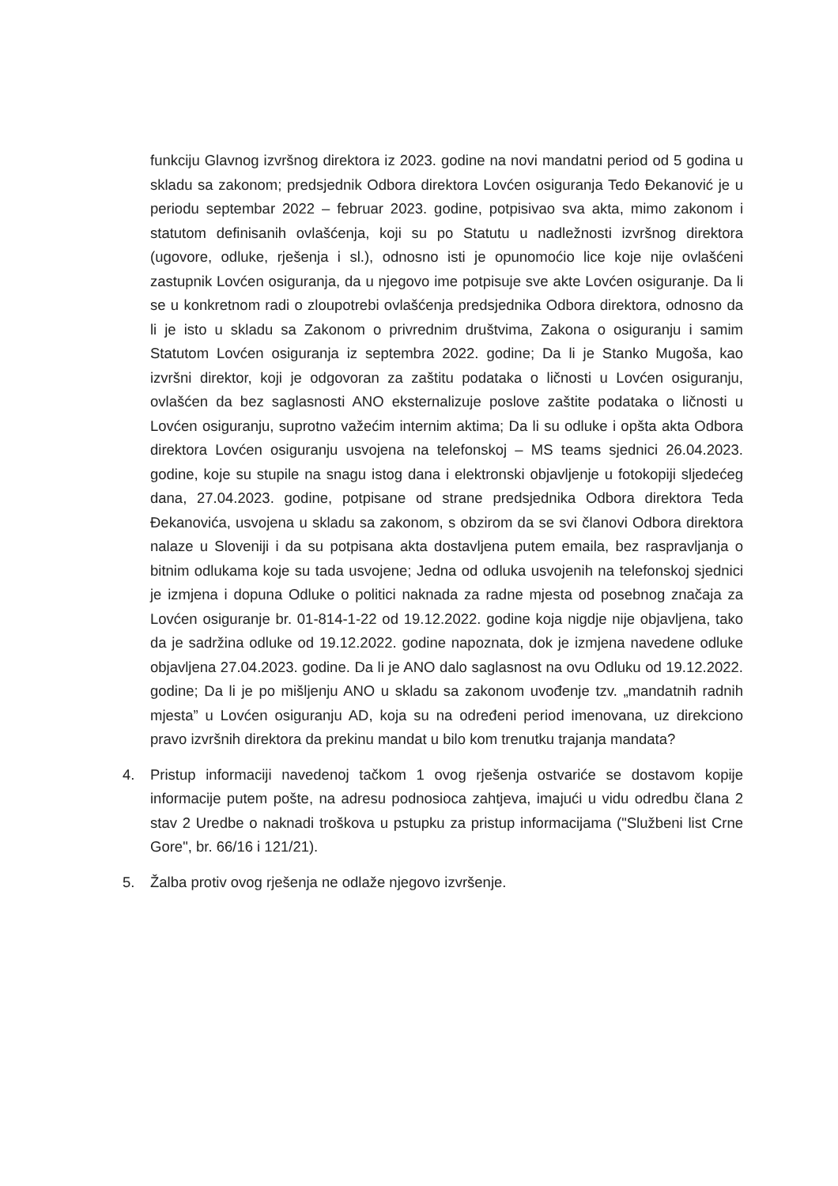funkciju Glavnog izvršnog direktora iz 2023. godine na novi mandatni period od 5 godina u skladu sa zakonom; predsjednik Odbora direktora Lovćen osiguranja Tedo Đekanović je u periodu septembar 2022 – februar 2023. godine, potpisivao sva akta, mimo zakonom i statutom definisanih ovlašćenja, koji su po Statutu u nadležnosti izvršnog direktora (ugovore, odluke, rješenja i sl.), odnosno isti je opunomoćio lice koje nije ovlašćeni zastupnik Lovćen osiguranja, da u njegovo ime potpisuje sve akte Lovćen osiguranje. Da li se u konkretnom radi o zloupotrebi ovlašćenja predsjednika Odbora direktora, odnosno da li je isto u skladu sa Zakonom o privrednim društvima, Zakona o osiguranju i samim Statutom Lovćen osiguranja iz septembra 2022. godine; Da li je Stanko Mugoša, kao izvršni direktor, koji je odgovoran za zaštitu podataka o ličnosti u Lovćen osiguranju, ovlašćen da bez saglasnosti ANO eksternalizuje poslove zaštite podataka o ličnosti u Lovćen osiguranju, suprotno važećim internim aktima; Da li su odluke i opšta akta Odbora direktora Lovćen osiguranju usvojena na telefonskoj – MS teams sjednici 26.04.2023. godine, koje su stupile na snagu istog dana i elektronski objavljenje u fotokopiji sljedećeg dana, 27.04.2023. godine, potpisane od strane predsjednika Odbora direktora Teda Đekanovića, usvojena u skladu sa zakonom, s obzirom da se svi članovi Odbora direktora nalaze u Sloveniji i da su potpisana akta dostavljena putem emaila, bez raspravljanja o bitnim odlukama koje su tada usvojene; Jedna od odluka usvojenih na telefonskoj sjednici je izmjena i dopuna Odluke o politici naknada za radne mjesta od posebnog značaja za Lovćen osiguranje br. 01-814-1-22 od 19.12.2022. godine koja nigdje nije objavljena, tako da je sadržina odluke od 19.12.2022. godine napoznata, dok je izmjena navedene odluke objavljena 27.04.2023. godine. Da li je ANO dalo saglasnost na ovu Odluku od 19.12.2022. godine; Da li je po mišljenju ANO u skladu sa zakonom uvođenje tzv. „mandatnih radnih mjesta” u Lovćen osiguranju AD, koja su na određeni period imenovana, uz direkciono pravo izvršnih direktora da prekinu mandat u bilo kom trenutku trajanja mandata?
4. Pristup informaciji navedenoj tačkom 1 ovog rješenja ostvariće se dostavom kopije informacije putem pošte, na adresu podnosioca zahtjeva, imajući u vidu odredbu člana 2 stav 2 Uredbe o naknadi troškova u pstupku za pristup informacijama ("Službeni list Crne Gore", br. 66/16 i 121/21).
5. Žalba protiv ovog rješenja ne odlaže njegovo izvršenje.